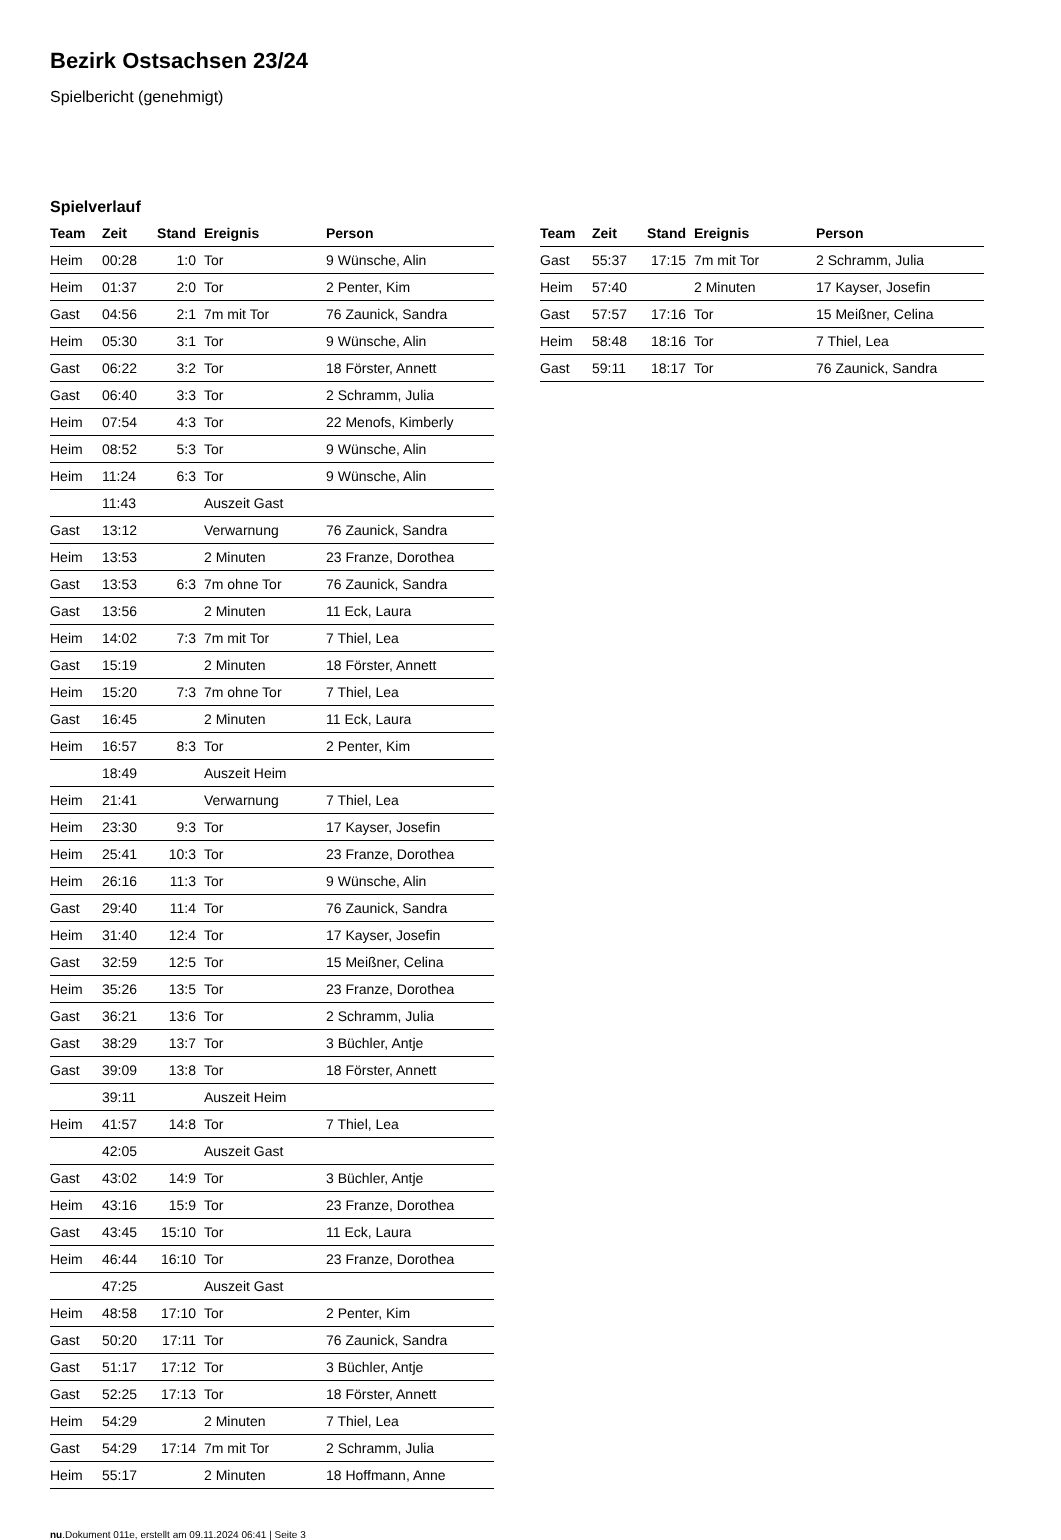Bezirk Ostsachsen 23/24
Spielbericht (genehmigt)
Spielverlauf
| Team | Zeit | Stand | Ereignis | Person |
| --- | --- | --- | --- | --- |
| Heim | 00:28 | 1:0 | Tor | 9 Wünsche, Alin |
| Heim | 01:37 | 2:0 | Tor | 2 Penter, Kim |
| Gast | 04:56 | 2:1 | 7m mit Tor | 76 Zaunick, Sandra |
| Heim | 05:30 | 3:1 | Tor | 9 Wünsche, Alin |
| Gast | 06:22 | 3:2 | Tor | 18 Förster, Annett |
| Gast | 06:40 | 3:3 | Tor | 2 Schramm, Julia |
| Heim | 07:54 | 4:3 | Tor | 22 Menofs, Kimberly |
| Heim | 08:52 | 5:3 | Tor | 9 Wünsche, Alin |
| Heim | 11:24 | 6:3 | Tor | 9 Wünsche, Alin |
| | 11:43 | | Auszeit Gast | |
| Gast | 13:12 | | Verwarnung | 76 Zaunick, Sandra |
| Heim | 13:53 | | 2 Minuten | 23 Franze, Dorothea |
| Gast | 13:53 | 6:3 | 7m ohne Tor | 76 Zaunick, Sandra |
| Gast | 13:56 | | 2 Minuten | 11 Eck, Laura |
| Heim | 14:02 | 7:3 | 7m mit Tor | 7 Thiel, Lea |
| Gast | 15:19 | | 2 Minuten | 18 Förster, Annett |
| Heim | 15:20 | 7:3 | 7m ohne Tor | 7 Thiel, Lea |
| Gast | 16:45 | | 2 Minuten | 11 Eck, Laura |
| Heim | 16:57 | 8:3 | Tor | 2 Penter, Kim |
| | 18:49 | | Auszeit Heim | |
| Heim | 21:41 | | Verwarnung | 7 Thiel, Lea |
| Heim | 23:30 | 9:3 | Tor | 17 Kayser, Josefin |
| Heim | 25:41 | 10:3 | Tor | 23 Franze, Dorothea |
| Heim | 26:16 | 11:3 | Tor | 9 Wünsche, Alin |
| Gast | 29:40 | 11:4 | Tor | 76 Zaunick, Sandra |
| Heim | 31:40 | 12:4 | Tor | 17 Kayser, Josefin |
| Gast | 32:59 | 12:5 | Tor | 15 Meißner, Celina |
| Heim | 35:26 | 13:5 | Tor | 23 Franze, Dorothea |
| Gast | 36:21 | 13:6 | Tor | 2 Schramm, Julia |
| Gast | 38:29 | 13:7 | Tor | 3 Büchler, Antje |
| Gast | 39:09 | 13:8 | Tor | 18 Förster, Annett |
| | 39:11 | | Auszeit Heim | |
| Heim | 41:57 | 14:8 | Tor | 7 Thiel, Lea |
| | 42:05 | | Auszeit Gast | |
| Gast | 43:02 | 14:9 | Tor | 3 Büchler, Antje |
| Heim | 43:16 | 15:9 | Tor | 23 Franze, Dorothea |
| Gast | 43:45 | 15:10 | Tor | 11 Eck, Laura |
| Heim | 46:44 | 16:10 | Tor | 23 Franze, Dorothea |
| | 47:25 | | Auszeit Gast | |
| Heim | 48:58 | 17:10 | Tor | 2 Penter, Kim |
| Gast | 50:20 | 17:11 | Tor | 76 Zaunick, Sandra |
| Gast | 51:17 | 17:12 | Tor | 3 Büchler, Antje |
| Gast | 52:25 | 17:13 | Tor | 18 Förster, Annett |
| Heim | 54:29 | | 2 Minuten | 7 Thiel, Lea |
| Gast | 54:29 | 17:14 | 7m mit Tor | 2 Schramm, Julia |
| Heim | 55:17 | | 2 Minuten | 18 Hoffmann, Anne |
| Team | Zeit | Stand | Ereignis | Person |
| --- | --- | --- | --- | --- |
| Gast | 55:37 | 17:15 | 7m mit Tor | 2 Schramm, Julia |
| Heim | 57:40 | | 2 Minuten | 17 Kayser, Josefin |
| Gast | 57:57 | 17:16 | Tor | 15 Meißner, Celina |
| Heim | 58:48 | 18:16 | Tor | 7 Thiel, Lea |
| Gast | 59:11 | 18:17 | Tor | 76 Zaunick, Sandra |
nu.Dokument 011e, erstellt am 09.11.2024 06:41 | Seite 3